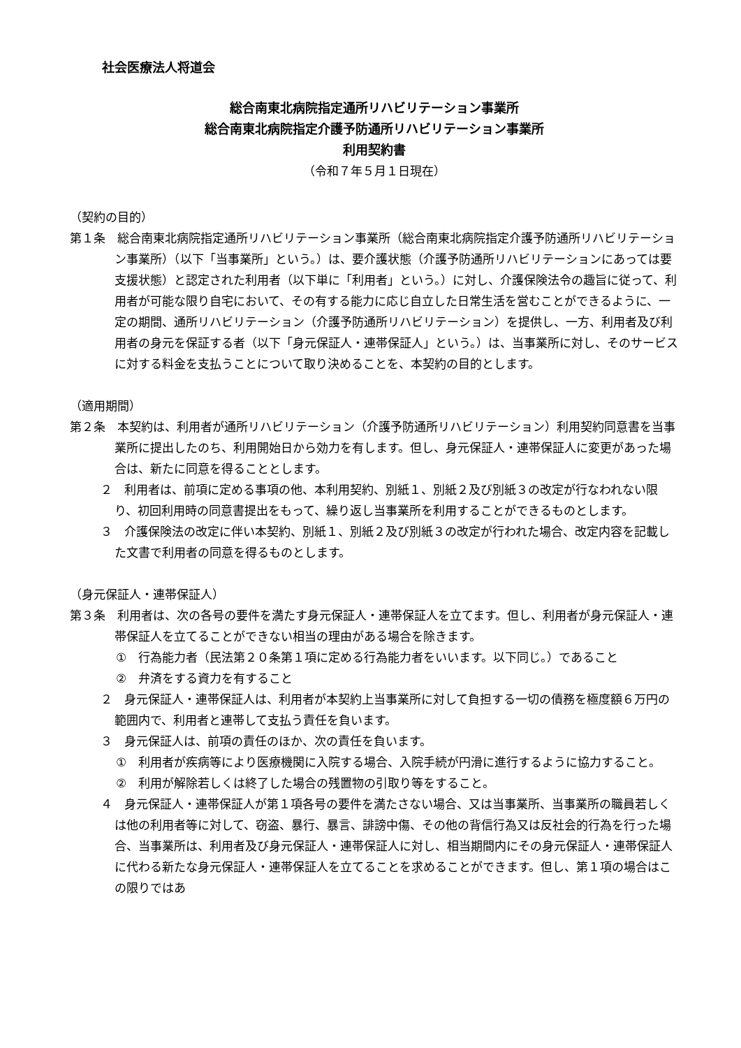社会医療法人将道会
総合南東北病院指定通所リハビリテーション事業所
総合南東北病院指定介護予防通所リハビリテーション事業所
利用契約書
（令和７年５月１日現在）
（契約の目的）
第１条　総合南東北病院指定通所リハビリテーション事業所（総合南東北病院指定介護予防通所リハビリテーション事業所）（以下「当事業所」という。）は、要介護状態（介護予防通所リハビリテーションにあっては要支援状態）と認定された利用者（以下単に「利用者」という。）に対し、介護保険法令の趣旨に従って、利用者が可能な限り自宅において、その有する能力に応じ自立した日常生活を営むことができるように、一定の期間、通所リハビリテーション（介護予防通所リハビリテーション）を提供し、一方、利用者及び利用者の身元を保証する者（以下「身元保証人・連帯保証人」という。）は、当事業所に対し、そのサービスに対する料金を支払うことについて取り決めることを、本契約の目的とします。
（適用期間）
第２条　本契約は、利用者が通所リハビリテーション（介護予防通所リハビリテーション）利用契約同意書を当事業所に提出したのち、利用開始日から効力を有します。但し、身元保証人・連帯保証人に変更があった場合は、新たに同意を得ることとします。
２　利用者は、前項に定める事項の他、本利用契約、別紙１、別紙２及び別紙３の改定が行なわれない限り、初回利用時の同意書提出をもって、繰り返し当事業所を利用することができるものとします。
３　介護保険法の改定に伴い本契約、別紙１、別紙２及び別紙３の改定が行われた場合、改定内容を記載した文書で利用者の同意を得るものとします。
（身元保証人・連帯保証人）
第３条　利用者は、次の各号の要件を満たす身元保証人・連帯保証人を立てます。但し、利用者が身元保証人・連帯保証人を立てることができない相当の理由がある場合を除きます。
①　行為能力者（民法第２０条第１項に定める行為能力者をいいます。以下同じ。）であること
②　弁済をする資力を有すること
２　身元保証人・連帯保証人は、利用者が本契約上当事業所に対して負担する一切の債務を極度額６万円の範囲内で、利用者と連帯して支払う責任を負います。
３　身元保証人は、前項の責任のほか、次の責任を負います。
①　利用者が疾病等により医療機関に入院する場合、入院手続が円滑に進行するように協力すること。
②　利用が解除若しくは終了した場合の残置物の引取り等をすること。
４　身元保証人・連帯保証人が第１項各号の要件を満たさない場合、又は当事業所、当事業所の職員若しくは他の利用者等に対して、窃盗、暴行、暴言、誹謗中傷、その他の背信行為又は反社会的行為を行った場合、当事業所は、利用者及び身元保証人・連帯保証人に対し、相当期間内にその身元保証人・連帯保証人に代わる新たな身元保証人・連帯保証人を立てることを求めることができます。但し、第１項の場合はこの限りではあ